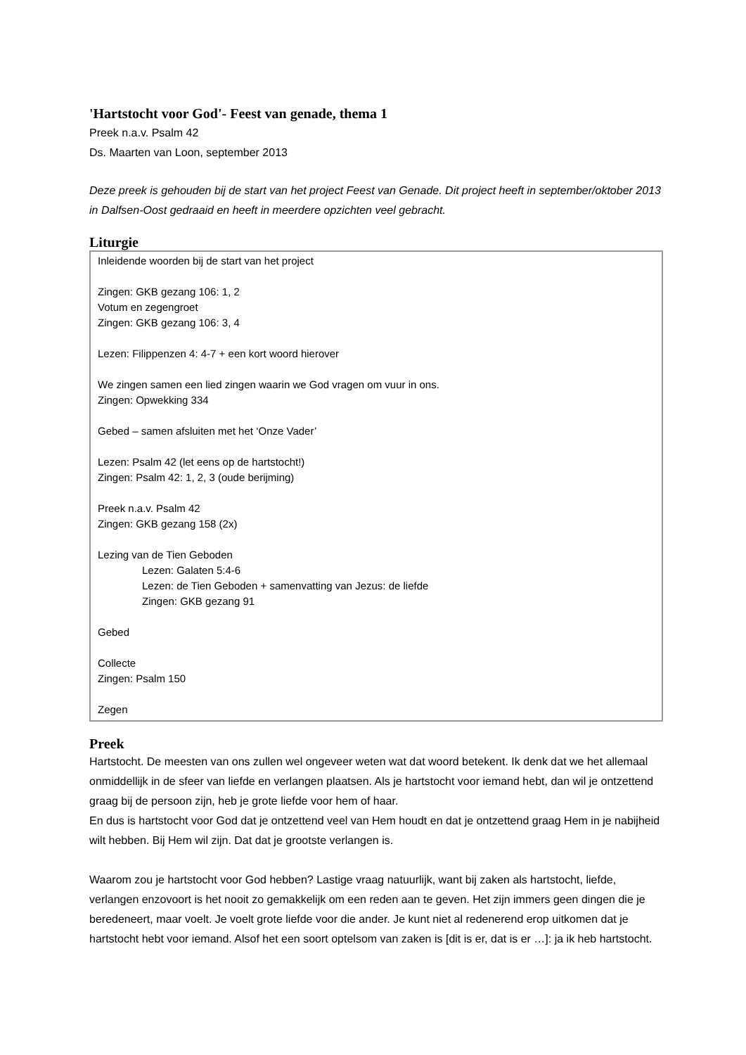'Hartstocht voor God'- Feest van genade, thema 1
Preek n.a.v. Psalm 42
Ds. Maarten van Loon, september 2013
Deze preek is gehouden bij de start van het project Feest van Genade. Dit project heeft in september/oktober 2013 in Dalfsen-Oost gedraaid en heeft in meerdere opzichten veel gebracht.
Liturgie
Inleidende woorden bij de start van het project
Zingen: GKB gezang 106: 1, 2
Votum en zegengroet
Zingen: GKB gezang 106: 3, 4
Lezen: Filippenzen 4: 4-7 + een kort woord hierover
We zingen samen een lied zingen waarin we God vragen om vuur in ons.
Zingen: Opwekking 334
Gebed – samen afsluiten met het ‘Onze Vader’
Lezen: Psalm 42 (let eens op de hartstocht!)
Zingen: Psalm 42: 1, 2, 3 (oude berijming)
Preek n.a.v. Psalm 42
Zingen: GKB gezang 158 (2x)
Lezing van de Tien Geboden
Lezen: Galaten 5:4-6
Lezen: de Tien Geboden + samenvatting van Jezus: de liefde
Zingen: GKB gezang 91
Gebed
Collecte
Zingen: Psalm 150
Zegen
Preek
Hartstocht. De meesten van ons zullen wel ongeveer weten wat dat woord betekent. Ik denk dat we het allemaal onmiddellijk in de sfeer van liefde en verlangen plaatsen. Als je hartstocht voor iemand hebt, dan wil je ontzettend graag bij de persoon zijn, heb je grote liefde voor hem of haar.
En dus is hartstocht voor God dat je ontzettend veel van Hem houdt en dat je ontzettend graag Hem in je nabijheid wilt hebben. Bij Hem wil zijn. Dat dat je grootste verlangen is.
Waarom zou je hartstocht voor God hebben? Lastige vraag natuurlijk, want bij zaken als hartstocht, liefde, verlangen enzovoort is het nooit zo gemakkelijk om een reden aan te geven. Het zijn immers geen dingen die je beredeneert, maar voelt. Je voelt grote liefde voor die ander. Je kunt niet al redenerend erop uitkomen dat je hartstocht hebt voor iemand. Alsof het een soort optelsom van zaken is [dit is er, dat is er …]: ja ik heb hartstocht.